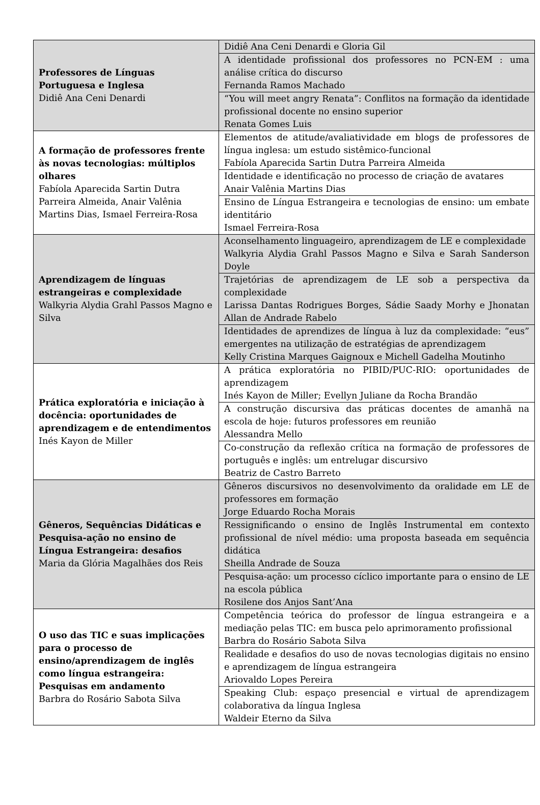| Professores de Línguas Portuguesa e Inglesa Didiê Ana Ceni Denardi | Didiê Ana Ceni Denardi e Gloria Gil |
| | A identidade profissional dos professores no PCN-EM : uma análise crítica do discurso Fernanda Ramos Machado |
| | “You will meet angry Renata”: Conflitos na formação da identidade profissional docente no ensino superior Renata Gomes Luis |
| A formação de professores frente às novas tecnologias: múltiplos olhares Fabíola Aparecida Sartin Dutra Parreira Almeida, Anair Valênia Martins Dias, Ismael Ferreira-Rosa | Elementos de atitude/avaliatividade em blogs de professores de língua inglesa: um estudo sistêmico-funcional Fabíola Aparecida Sartin Dutra Parreira Almeida |
| | Identidade e identificação no processo de criação de avatares Anair Valênia Martins Dias |
| | Ensino de Língua Estrangeira e tecnologias de ensino: um embate identitário Ismael Ferreira-Rosa |
| Aprendizagem de línguas estrangeiras e complexidade Walkyria Alydia Grahl Passos Magno e Silva | Aconselhamento linguageiro, aprendizagem de LE e complexidade Walkyria Alydia Grahl Passos Magno e Silva e Sarah Sanderson Doyle |
| | Trajetórias de aprendizagem de LE sob a perspectiva da complexidade Larissa Dantas Rodrigues Borges, Sádie Saady Morhy e Jhonatan Allan de Andrade Rabelo |
| | Identidades de aprendizes de língua à luz da complexidade: “eus” emergentes na utilização de estratégias de aprendizagem Kelly Cristina Marques Gaignoux e Michell Gadelha Moutinho |
| Prática exploratória e iniciação à docência: oportunidades de aprendizagem e de entendimentos Inés Kayon de Miller | A prática exploratória no PIBID/PUC-RIO: oportunidades de aprendizagem Inés Kayon de Miller; Evellyn Juliane da Rocha Brandão |
| | A construção discursiva das práticas docentes de amanhã na escola de hoje: futuros professores em reunião Alessandra Mello |
| | Co-construção da reflexão crítica na formação de professores de português e inglês: um entrelugar discursivo Beatriz de Castro Barreto |
| Gêneros, Sequências Didáticas e Pesquisa-ação no ensino de Língua Estrangeira: desafios Maria da Glória Magalhães dos Reis | Gêneros discursivos no desenvolvimento da oralidade em LE de professores em formação Jorge Eduardo Rocha Morais |
| | Ressignificando o ensino de Inglês Instrumental em contexto profissional de nível médio: uma proposta baseada em sequência didática Sheilla Andrade de Souza |
| | Pesquisa-ação: um processo cíclico importante para o ensino de LE na escola pública Rosilene dos Anjos Sant’Ana |
| O uso das TIC e suas implicações para o processo de ensino/aprendizagem de inglês como língua estrangeira: Pesquisas em andamento Barbra do Rosário Sabota Silva | Competência teórica do professor de língua estrangeira e a mediação pelas TIC: em busca pelo aprimoramento profissional Barbra do Rosário Sabota Silva |
| | Realidade e desafios do uso de novas tecnologias digitais no ensino e aprendizagem de língua estrangeira Ariovaldo Lopes Pereira |
| | Speaking Club: espaço presencial e virtual de aprendizagem colaborativa da língua Inglesa Waldeir Eterno da Silva |